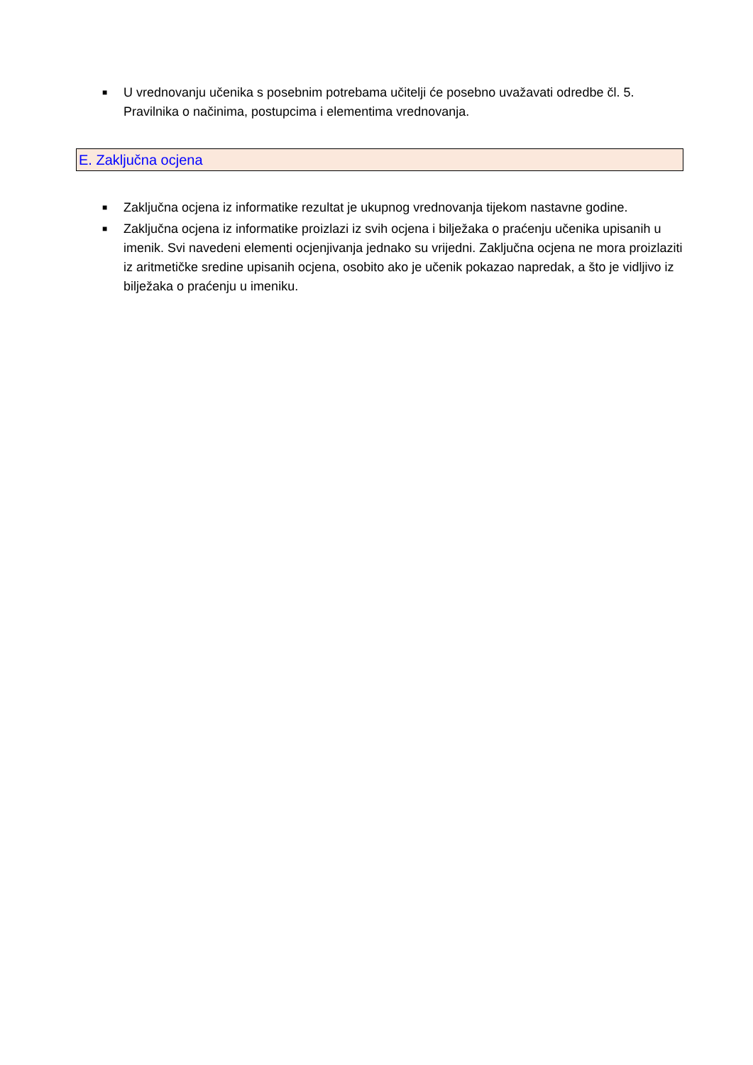■ U vrednovanju učenika s posebnim potrebama učitelji će posebno uvažavati odredbe čl. 5. Pravilnika o načinima, postupcima i elementima vrednovanja.
E. Zaključna ocjena
■ Zaključna ocjena iz informatike rezultat je ukupnog vrednovanja tijekom nastavne godine.
■ Zaključna ocjena iz informatike proizlazi iz svih ocjena i bilježaka o praćenju učenika upisanih u imenik. Svi navedeni elementi ocjenjivanja jednako su vrijedni. Zaključna ocjena ne mora proizlaziti iz aritmetičke sredine upisanih ocjena, osobito ako je učenik pokazao napredak, a što je vidljivo iz bilježaka o praćenju u imeniku.